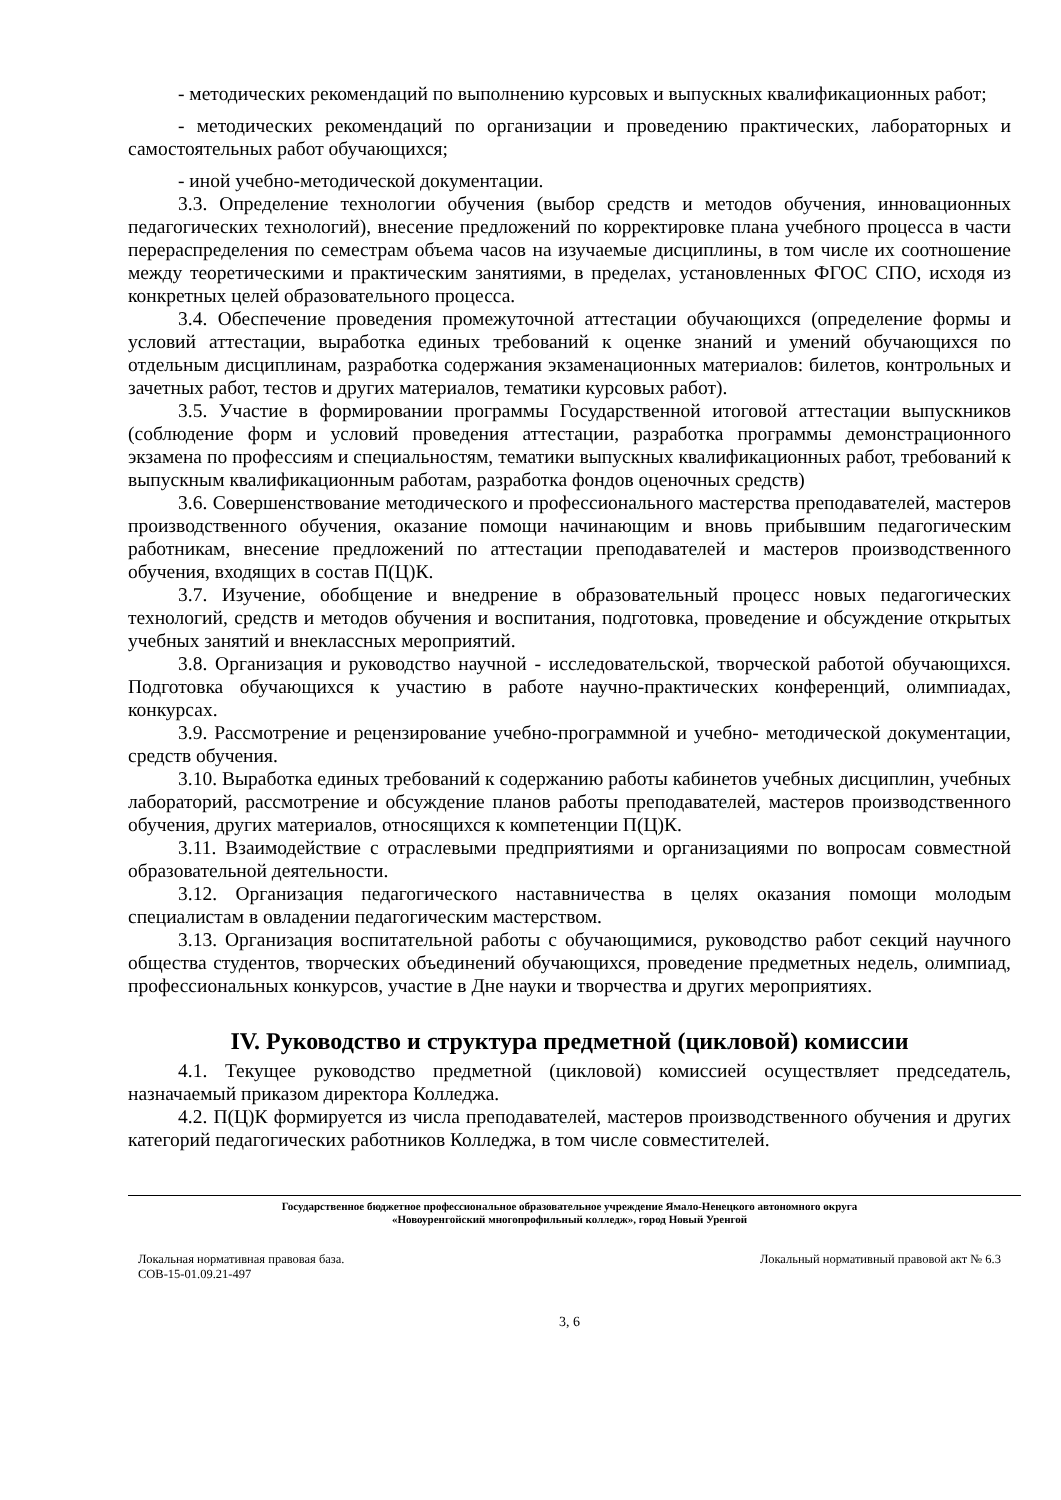- методических рекомендаций по выполнению курсовых и выпускных квалификационных работ;
- методических рекомендаций по организации и проведению практических, лабораторных и самостоятельных работ обучающихся;
- иной учебно-методической документации.
3.3. Определение технологии обучения (выбор средств и методов обучения, инновационных педагогических технологий), внесение предложений по корректировке плана учебного процесса в части перераспределения по семестрам объема часов на изучаемые дисциплины, в том числе их соотношение между теоретическими и практическим занятиями, в пределах, установленных ФГОС СПО, исходя из конкретных целей образовательного процесса.
3.4. Обеспечение проведения промежуточной аттестации обучающихся (определение формы и условий аттестации, выработка единых требований к оценке знаний и умений обучающихся по отдельным дисциплинам, разработка содержания экзаменационных материалов: билетов, контрольных и зачетных работ, тестов и других материалов, тематики курсовых работ).
3.5. Участие в формировании программы Государственной итоговой аттестации выпускников (соблюдение форм и условий проведения аттестации, разработка программы демонстрационного экзамена по профессиям и специальностям, тематики выпускных квалификационных работ, требований к выпускным квалификационным работам, разработка фондов оценочных средств)
3.6. Совершенствование методического и профессионального мастерства преподавателей, мастеров производственного обучения, оказание помощи начинающим и вновь прибывшим педагогическим работникам, внесение предложений по аттестации преподавателей и мастеров производственного обучения, входящих в состав П(Ц)К.
3.7. Изучение, обобщение и внедрение в образовательный процесс новых педагогических технологий, средств и методов обучения и воспитания, подготовка, проведение и обсуждение открытых учебных занятий и внеклассных мероприятий.
3.8. Организация и руководство научной - исследовательской, творческой работой обучающихся. Подготовка обучающихся к участию в работе научно-практических конференций, олимпиадах, конкурсах.
3.9. Рассмотрение и рецензирование учебно-программной и учебно- методической документации, средств обучения.
3.10. Выработка единых требований к содержанию работы кабинетов учебных дисциплин, учебных лабораторий, рассмотрение и обсуждение планов работы преподавателей, мастеров производственного обучения, других материалов, относящихся к компетенции П(Ц)К.
3.11. Взаимодействие с отраслевыми предприятиями и организациями по вопросам совместной образовательной деятельности.
3.12. Организация педагогического наставничества в целях оказания помощи молодым специалистам в овладении педагогическим мастерством.
3.13. Организация воспитательной работы с обучающимися, руководство работ секций научного общества студентов, творческих объединений обучающихся, проведение предметных недель, олимпиад, профессиональных конкурсов, участие в Дне науки и творчества и других мероприятиях.
IV. Руководство и структура предметной (цикловой) комиссии
4.1. Текущее руководство предметной (цикловой) комиссией осуществляет председатель, назначаемый приказом директора Колледжа.
4.2. П(Ц)К формируется из числа преподавателей, мастеров производственного обучения и других категорий педагогических работников Колледжа, в том числе совместителей.
Государственное бюджетное профессиональное образовательное учреждение Ямало-Ненецкого автономного округа
«Новоуренгойский многопрофильный колледж», город Новый Уренгой
Локальная нормативная правовая база.
СОВ-15-01.09.21-497
Локальный нормативный правовой акт № 6.3
3, 6